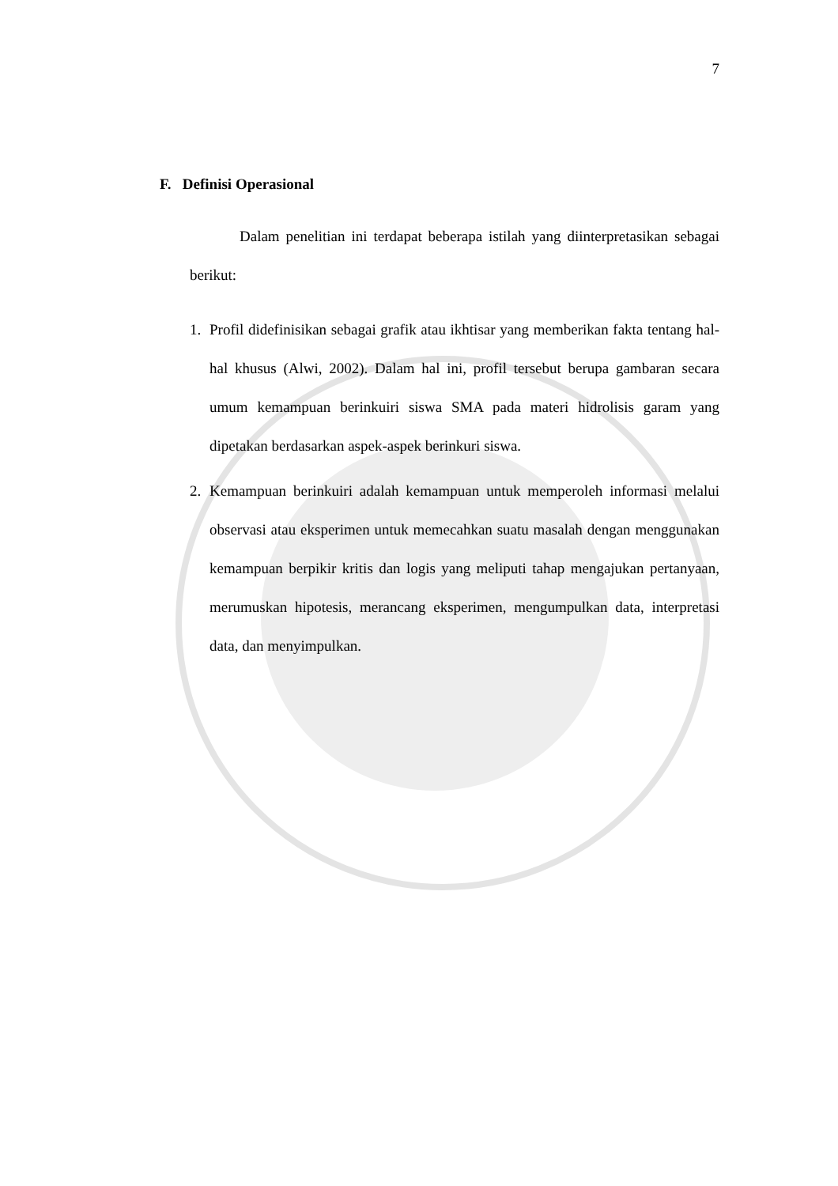7
F. Definisi Operasional
Dalam penelitian ini terdapat beberapa istilah yang diinterpretasikan sebagai berikut:
1. Profil didefinisikan sebagai grafik atau ikhtisar yang memberikan fakta tentang hal-hal khusus (Alwi, 2002). Dalam hal ini, profil tersebut berupa gambaran secara umum kemampuan berinkuiri siswa SMA pada materi hidrolisis garam yang dipetakan berdasarkan aspek-aspek berinkuri siswa.
2. Kemampuan berinkuiri adalah kemampuan untuk memperoleh informasi melalui observasi atau eksperimen untuk memecahkan suatu masalah dengan menggunakan kemampuan berpikir kritis dan logis yang meliputi tahap mengajukan pertanyaan, merumuskan hipotesis, merancang eksperimen, mengumpulkan data, interpretasi data, dan menyimpulkan.